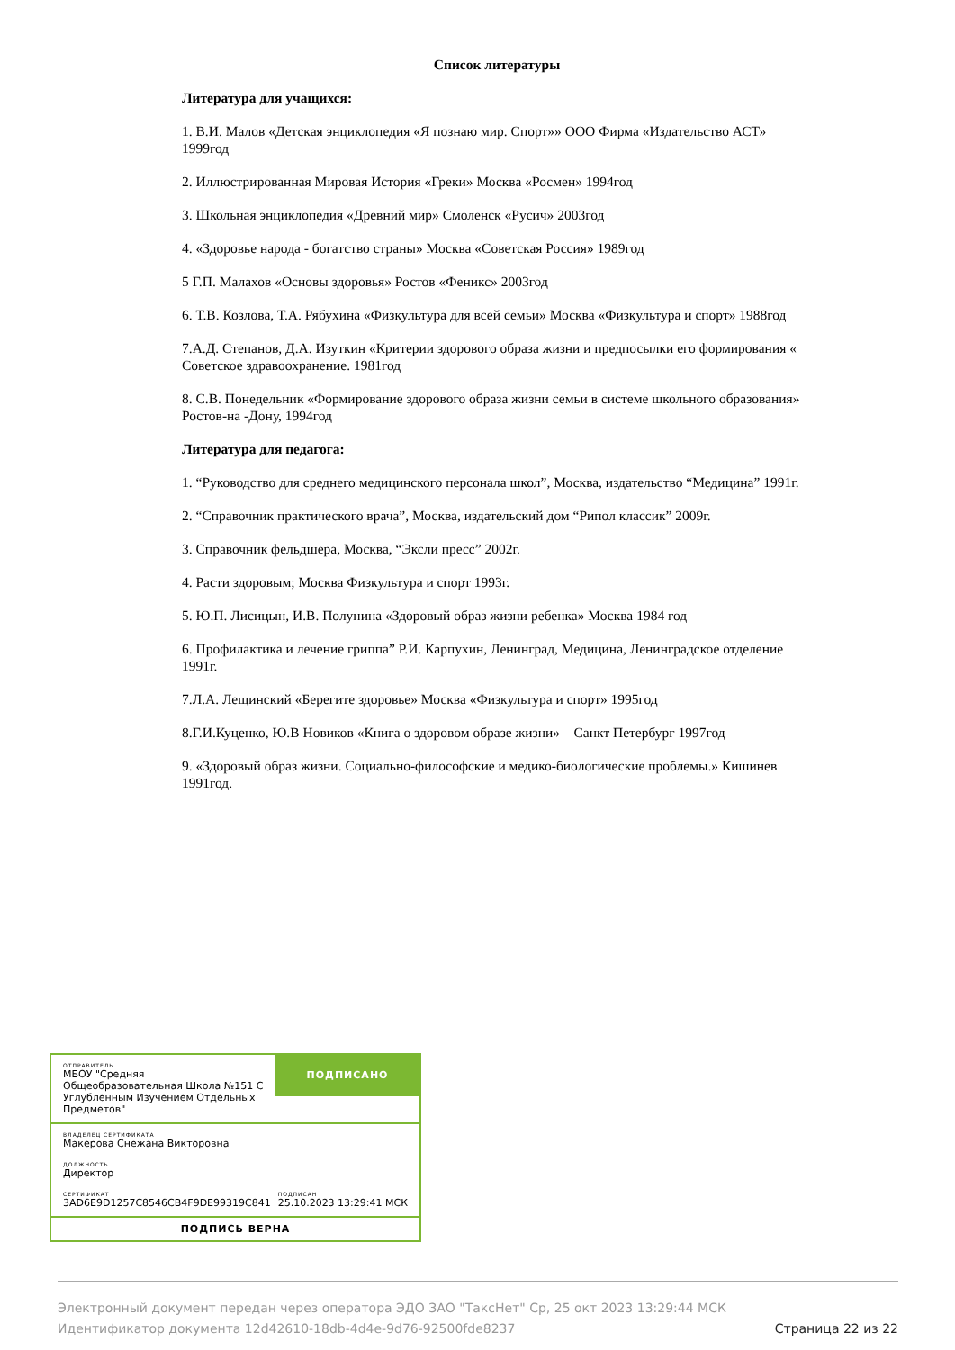Список литературы
Литература для учащихся:
1. В.И. Малов «Детская энциклопедия «Я познаю мир. Спорт»» ООО Фирма «Издательство АСТ» 1999год
2. Иллюстрированная Мировая История «Греки» Москва «Росмен» 1994год
3. Школьная энциклопедия «Древний мир» Смоленск «Русич» 2003год
4. «Здоровье народа - богатство страны» Москва «Советская Россия» 1989год
5 Г.П. Малахов «Основы здоровья» Ростов «Феникс» 2003год
6. Т.В. Козлова, Т.А. Рябухина «Физкультура для всей семьи» Москва «Физкультура и спорт» 1988год
7.А.Д. Степанов, Д.А. Изуткин «Критерии здорового образа жизни и предпосылки его формирования « Советское здравоохранение. 1981год
8. С.В. Понедельник «Формирование здорового образа жизни семьи в системе школьного образования» Ростов-на -Дону, 1994год
Литература для педагога:
1. “Руководство для среднего медицинского персонала школ”, Москва, издательство “Медицина” 1991г.
2. “Справочник практического врача”, Москва, издательский дом “Рипол классик” 2009г.
3. Справочник фельдшера, Москва, “Эксли пресс” 2002г.
4. Расти здоровым; Москва Физкультура и спорт 1993г.
5. Ю.П. Лисицын, И.В. Полунина «Здоровый образ жизни ребенка» Москва 1984 год
6. Профилактика и лечение гриппа” Р.И. Карпухин, Ленинград, Медицина, Ленинградское отделение 1991г.
7.Л.А. Лещинский «Берегите здоровье» Москва «Физкультура и спорт» 1995год
8.Г.И.Куценко, Ю.В Новиков «Книга о здоровом образе жизни» – Санкт Петербург 1997год
9. «Здоровый образ жизни. Социально-философские и медико-биологические проблемы.» Кишинев 1991год.
ОТПРАВИТЕЛЬ
МБОУ "Средняя Общеобразовательная Школа №151 С Углубленным Изучением Отдельных Предметов"
ПОДПИСАНО
ВЛАДЕЛЕЦ СЕРТИФИКАТА
Макерова Снежана Викторовна
ДОЛЖНОСТЬ
Директор
СЕРТИФИКАТ
3AD6E9D1257C8546CB4F9DE99319C841
ПОДПИСАН
25.10.2023 13:29:41 МСК
ПОДПИСЬ ВЕРНА
Электронный документ передан через оператора ЭДО ЗАО "ТаксНет" Ср, 25 окт 2023 13:29:44 МСК
Идентификатор документа 12d42610-18db-4d4e-9d76-92500fde8237 Страница 22 из 22